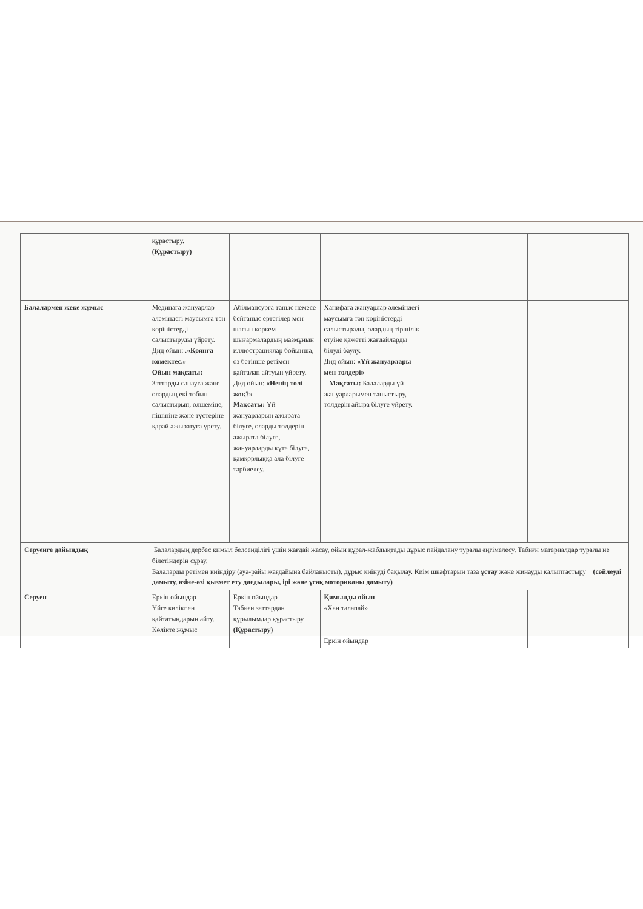| | құрастыру. (Құрастыру) | | | | |
| Балалармен жеке жұмыс | Мединаға жануарлар әлеміндегі маусымға тән көріністерді салыстыруды үйрету. Дид ойын: . «Қоянға көмектес.» Ойын мақсаты: Заттарды санауға және олардың екі тобын салыстырып, өлшеміне, пішініне және түстеріне қарай ажыратуға үрету. | Абілмансурға таныс немесе бейтаныс ертегілер мен шағын көркем шығармалардың мазмұнын иллюстрациялар бойынша, өз бетінше ретімен қайталап айтуын үйрету. Дид ойын: «Ненің төлі жоқ?» Мақсаты: Үй жануарларын ажырата білуге, оларды төлдерін ажырата білуге, жануарларды күте білуге, қамқорлыққа ала білуге тәрбиелеу. | Ханифаға жануарлар әлеміндегі маусымға тән көріністерді салыстырады, олардың тіршілік етуіне қажетті жағдайларды білуді баулу. Дид ойын: «Үй жануарлары мен төлдері» Мақсаты: Балаларды үй жануарларымен таныстыру, төлдерін айыра білуге үйрету. | | |
| Серуенге дайындық | Балалардың дербес қимыл белсенділігі үшін жағдай жасау, ойын құрал-жабдықтады дұрыс пайдалану туралы әңгімелесу. Табиғи материалдар туралы не білетіндерін сұрау. Балаларды ретімен киіндіру (ауа-райы жағдайына байланысты), дұрыс киінуді бақылау. Киім шкафтарын таза ұстау және жинауды қалыптастыру (сөйлеуді дамыту, өзіне-өзі қызмет ету дағдылары, ірі және ұсақ моториканы дамыту) | | | | |
| Серуен | Еркін ойындар Үйге көлікпен қайтатындарын айту. Көлікте жұмыс | Еркін ойындар Табиғи заттардан құрылымдар құрастыру. (Құрастыру) | Қимылды ойын «Хан талапай» Еркін ойындар | | |